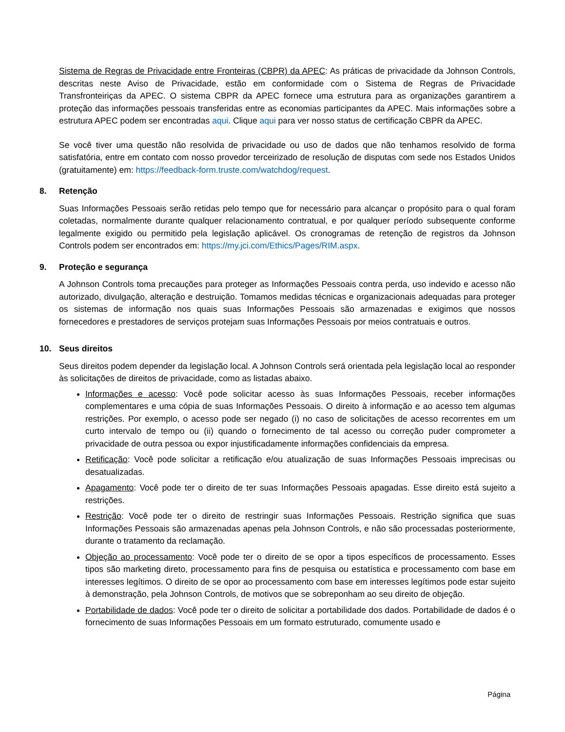Sistema de Regras de Privacidade entre Fronteiras (CBPR) da APEC: As práticas de privacidade da Johnson Controls, descritas neste Aviso de Privacidade, estão em conformidade com o Sistema de Regras de Privacidade Transfronteiriças da APEC. O sistema CBPR da APEC fornece uma estrutura para as organizações garantirem a proteção das informações pessoais transferidas entre as economias participantes da APEC. Mais informações sobre a estrutura APEC podem ser encontradas aqui. Clique aqui para ver nosso status de certificação CBPR da APEC.
Se você tiver uma questão não resolvida de privacidade ou uso de dados que não tenhamos resolvido de forma satisfatória, entre em contato com nosso provedor terceirizado de resolução de disputas com sede nos Estados Unidos (gratuitamente) em: https://feedback-form.truste.com/watchdog/request.
8. Retenção
Suas Informações Pessoais serão retidas pelo tempo que for necessário para alcançar o propósito para o qual foram coletadas, normalmente durante qualquer relacionamento contratual, e por qualquer período subsequente conforme legalmente exigido ou permitido pela legislação aplicável. Os cronogramas de retenção de registros da Johnson Controls podem ser encontrados em: https://my.jci.com/Ethics/Pages/RIM.aspx.
9. Proteção e segurança
A Johnson Controls toma precauções para proteger as Informações Pessoais contra perda, uso indevido e acesso não autorizado, divulgação, alteração e destruição. Tomamos medidas técnicas e organizacionais adequadas para proteger os sistemas de informação nos quais suas Informações Pessoais são armazenadas e exigimos que nossos fornecedores e prestadores de serviços protejam suas Informações Pessoais por meios contratuais e outros.
10. Seus direitos
Seus direitos podem depender da legislação local. A Johnson Controls será orientada pela legislação local ao responder às solicitações de direitos de privacidade, como as listadas abaixo.
Informações e acesso: Você pode solicitar acesso às suas Informações Pessoais, receber informações complementares e uma cópia de suas Informações Pessoais. O direito à informação e ao acesso tem algumas restrições. Por exemplo, o acesso pode ser negado (i) no caso de solicitações de acesso recorrentes em um curto intervalo de tempo ou (ii) quando o fornecimento de tal acesso ou correção puder comprometer a privacidade de outra pessoa ou expor injustificadamente informações confidenciais da empresa.
Retificação: Você pode solicitar a retificação e/ou atualização de suas Informações Pessoais imprecisas ou desatualizadas.
Apagamento: Você pode ter o direito de ter suas Informações Pessoais apagadas. Esse direito está sujeito a restrições.
Restrição: Você pode ter o direito de restringir suas Informações Pessoais. Restrição significa que suas Informações Pessoais são armazenadas apenas pela Johnson Controls, e não são processadas posteriormente, durante o tratamento da reclamação.
Objeção ao processamento: Você pode ter o direito de se opor a tipos específicos de processamento. Esses tipos são marketing direto, processamento para fins de pesquisa ou estatística e processamento com base em interesses legítimos. O direito de se opor ao processamento com base em interesses legítimos pode estar sujeito à demonstração, pela Johnson Controls, de motivos que se sobreponham ao seu direito de objeção.
Portabilidade de dados: Você pode ter o direito de solicitar a portabilidade dos dados. Portabilidade de dados é o fornecimento de suas Informações Pessoais em um formato estruturado, comumente usado e
Página